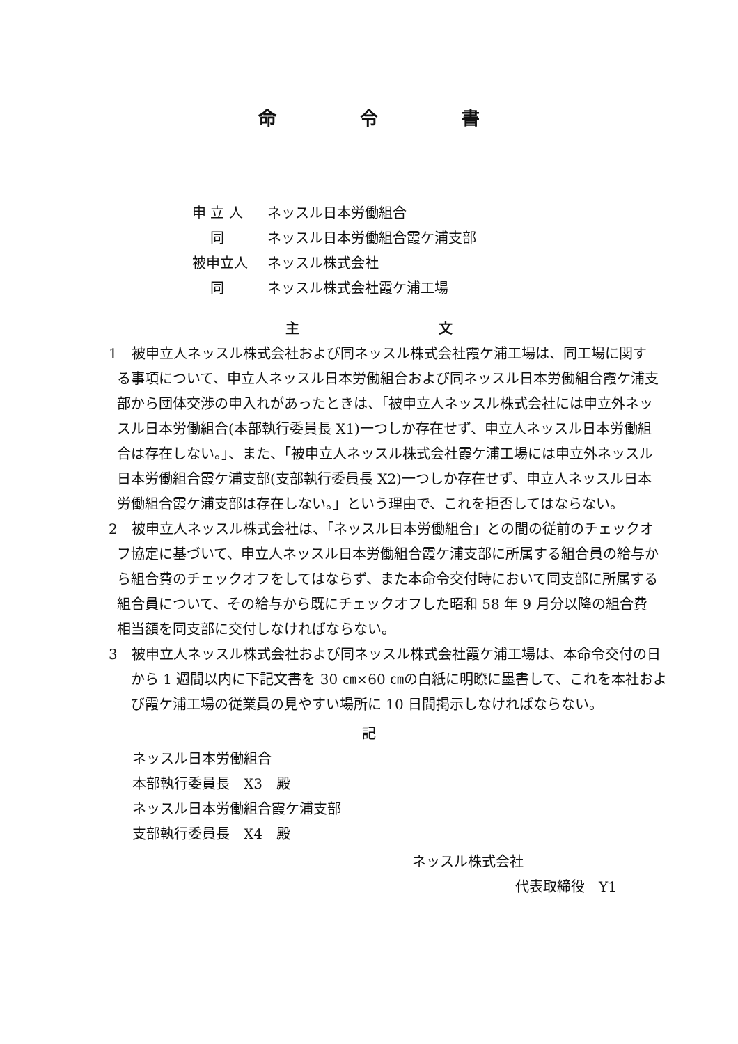命令書
申 立 人 ネッスル日本労働組合
　 同 ネッスル日本労働組合霞ケ浦支部
被申立人 ネッスル株式会社
　 同 ネッスル株式会社霞ケ浦工場
主文
1　被申立人ネッスル株式会社および同ネッスル株式会社霞ケ浦工場は、同工場に関する事項について、申立人ネッスル日本労働組合および同ネッスル日本労働組合霞ケ浦支部から団体交渉の申入れがあったときは、「被申立人ネッスル株式会社には申立外ネッスル日本労働組合(本部執行委員長 X1)一つしか存在せず、申立人ネッスル日本労働組合は存在しない。」、また、「被申立人ネッスル株式会社霞ケ浦工場には申立外ネッスル日本労働組合霞ケ浦支部(支部執行委員長 X2)一つしか存在せず、申立人ネッスル日本労働組合霞ケ浦支部は存在しない。」という理由で、これを拒否してはならない。
2　被申立人ネッスル株式会社は、「ネッスル日本労働組合」との間の従前のチェックオフ協定に基づいて、申立人ネッスル日本労働組合霞ケ浦支部に所属する組合員の給与から組合費のチェックオフをしてはならず、また本命令交付時において同支部に所属する組合員について、その給与から既にチェックオフした昭和 58 年 9 月分以降の組合費相当額を同支部に交付しなければならない。
3　被申立人ネッスル株式会社および同ネッスル株式会社霞ケ浦工場は、本命令交付の日から 1 週間以内に下記文書を 30 ㎝×60 ㎝の白紙に明瞭に墨書して、これを本社および霞ケ浦工場の従業員の見やすい場所に 10 日間掲示しなければならない。
記
ネッスル日本労働組合
本部執行委員長　X3　殿
ネッスル日本労働組合霞ケ浦支部
支部執行委員長　X4　殿
ネッスル株式会社
代表取締役　Y1